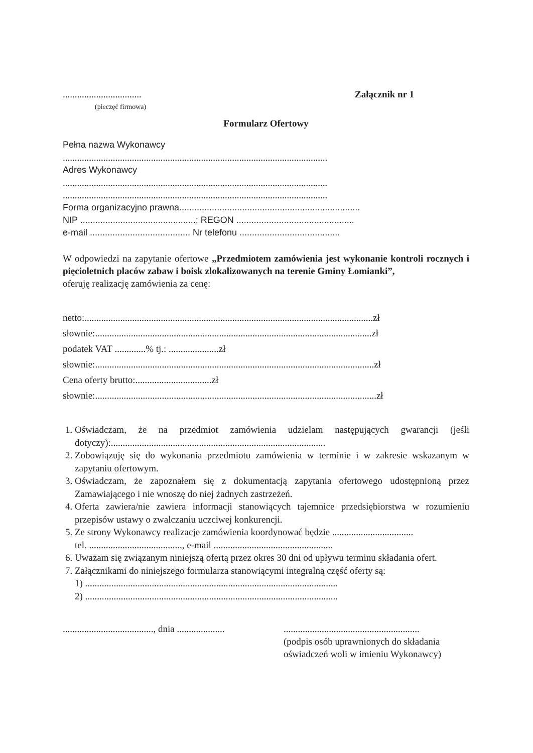.................................
(pieczęć firmowa)
Załącznik nr 1
Formularz Ofertowy
Pełna nazwa Wykonawcy
...............................................................................................................
Adres Wykonawcy
...............................................................................................................
...............................................................................................................
Forma organizacyjno prawna........................................................................
NIP ..............................................; REGON ...............................................
e-mail ........................................ Nr telefonu ........................................
W odpowiedzi na zapytanie ofertowe „Przedmiotem zamówienia jest wykonanie kontroli rocznych i pięcioletnich placów zabaw i boisk zlokalizowanych na terenie Gminy Łomianki”,
oferuję realizację zamówienia za cenę:
netto:.........................................................................................................................zł
słownie:....................................................................................................................zł
podatek VAT .............% tj.: .....................zł
słownie:.....................................................................................................................zł
Cena oferty brutto:................................zł
słownie:......................................................................................................................zł
1. Oświadczam, że na przedmiot zamówienia udzielam następujących gwarancji (jeśli dotyczy):..........................................................................................
2. Zobowiązuję się do wykonania przedmiotu zamówienia w terminie i w zakresie wskazanym w zapytaniu ofertowym.
3. Oświadczam, że zapoznałem się z dokumentacją zapytania ofertowego udostępnioną przez Zamawiającego i nie wnoszę do niej żadnych zastrzeżeń.
4. Oferta zawiera/nie zawiera informacji stanowiących tajemnice przedsiębiorstwa w rozumieniu przepisów ustawy o zwalczaniu uczciwej konkurencji.
5. Ze strony Wykonawcy realizacje zamówienia koordynować będzie ..................................
tel. ......................................., e-mail ..................................................
6. Uważam się związanym niniejszą ofertą przez okres 30 dni od upływu terminu składania ofert.
7. Załącznikami do niniejszego formularza stanowiącymi integralną część oferty są:
1) ..........................................................................................................
2) ..........................................................................................................
......................................, dnia ....................
.........................................................
(podpis osób uprawnionych do składania oświadczeń woli w imieniu Wykonawcy)